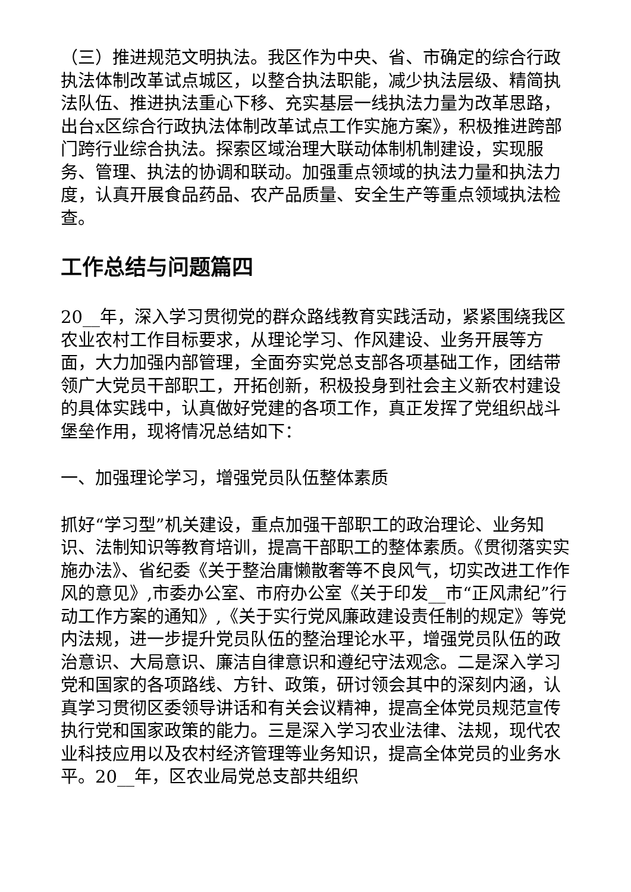（三）推进规范文明执法。我区作为中央、省、市确定的综合行政执法体制改革试点城区，以整合执法职能，减少执法层级、精简执法队伍、推进执法重心下移、充实基层一线执法力量为改革思路，出台x区综合行政执法体制改革试点工作实施方案》，积极推进跨部门跨行业综合执法。探索区域治理大联动体制机制建设，实现服务、管理、执法的协调和联动。加强重点领域的执法力量和执法力度，认真开展食品药品、农产品质量、安全生产等重点领域执法检查。
工作总结与问题篇四
20__年，深入学习贯彻党的群众路线教育实践活动，紧紧围绕我区农业农村工作目标要求，从理论学习、作风建设、业务开展等方面，大力加强内部管理，全面夯实党总支部各项基础工作，团结带领广大党员干部职工，开拓创新，积极投身到社会主义新农村建设的具体实践中，认真做好党建的各项工作，真正发挥了党组织战斗堡垒作用，现将情况总结如下：
一、加强理论学习，增强党员队伍整体素质
抓好“学习型”机关建设，重点加强干部职工的政治理论、业务知识、法制知识等教育培训，提高干部职工的整体素质。《贯彻落实实施办法》、省纪委《关于整治庸懒散奢等不良风气，切实改进工作作风的意见》,市委办公室、市府办公室《关于印发__市“正风肃纪”行动工作方案的通知》,《关于实行党风廉政建设责任制的规定》等党内法规，进一步提升党员队伍的整治理论水平，增强党员队伍的政治意识、大局意识、廉洁自律意识和遵纪守法观念。二是深入学习党和国家的各项路线、方针、政策，研讨领会其中的深刻内涵，认真学习贯彻区委领导讲话和有关会议精神，提高全体党员规范宣传执行党和国家政策的能力。三是深入学习农业法律、法规，现代农业科技应用以及农村经济管理等业务知识，提高全体党员的业务水平。20__年，区农业局党总支部共组织